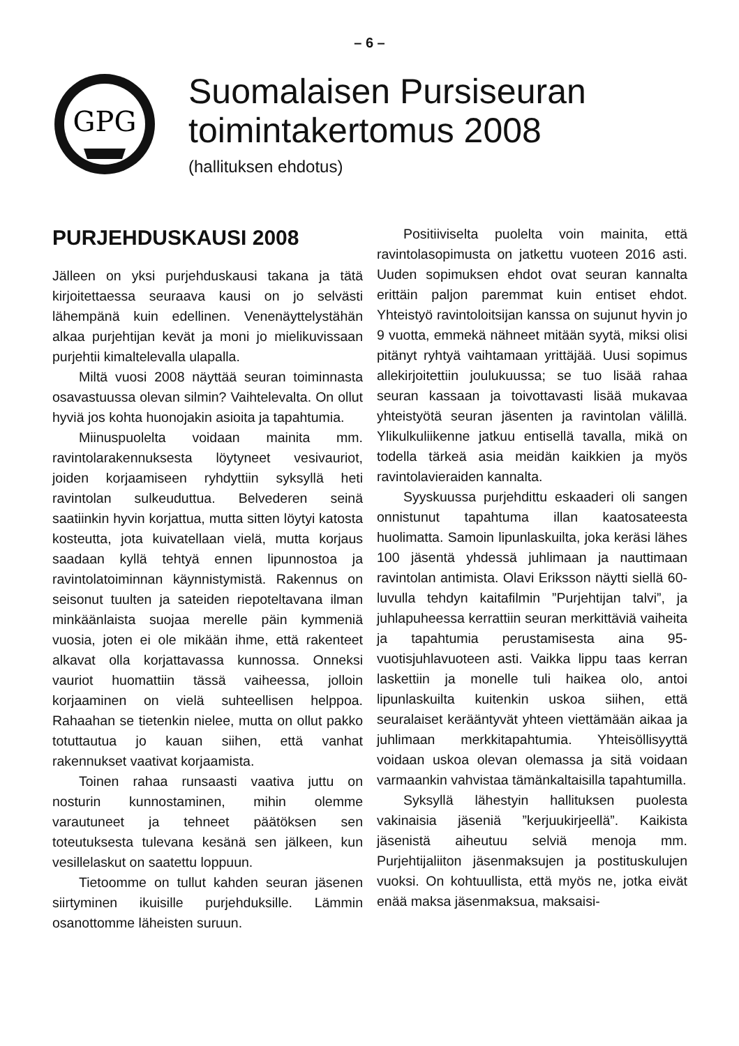– 6 –
GPG
Suomalaisen Pursiseuran toimintakertomus 2008
(hallituksen ehdotus)
PURJEHDUSKAUSI 2008
Jälleen on yksi purjehduskausi takana ja tätä kirjoitettaessa seuraava kausi on jo selvästi lähempänä kuin edellinen. Venenäyttelystähän alkaa purjehtijan kevät ja moni jo mielikuvissaan purjehtii kimaltelevalla ulapalla.
Miltä vuosi 2008 näyttää seuran toiminnasta osavastuussa olevan silmin? Vaihtelevalta. On ollut hyviä jos kohta huonojakin asioita ja tapahtumia.
Miinuspuolelta voidaan mainita mm. ravintolarakennuksesta löytyneet vesivauriot, joiden korjaamiseen ryhdyttiin syksyllä heti ravintolan sulkeuduttua. Belvederen seinä saatiinkin hyvin korjattua, mutta sitten löytyi katosta kosteutta, jota kuivatellaan vielä, mutta korjaus saadaan kyllä tehtyä ennen lipunnostoa ja ravintolatoiminnan käynnistymistä. Rakennus on seisonut tuulten ja sateiden riepoteltavana ilman minkäänlaista suojaa merelle päin kymmeniä vuosia, joten ei ole mikään ihme, että rakenteet alkavat olla korjattavassa kunnossa. Onneksi vauriot huomattiin tässä vaiheessa, jolloin korjaaminen on vielä suhteellisen helppoa. Rahaahan se tietenkin nielee, mutta on ollut pakko totuttautua jo kauan siihen, että vanhat rakennukset vaativat korjaamista.
Toinen rahaa runsaasti vaativa juttu on nosturin kunnostaminen, mihin olemme varautuneet ja tehneet päätöksen sen toteutuksesta tulevana kesänä sen jälkeen, kun vesillelaskut on saatettu loppuun.
Tietoomme on tullut kahden seuran jäsenen siirtyminen ikuisille purjehduksille. Lämmin osanottomme läheisten suruun.
Positiiviselta puolelta voin mainita, että ravintolasopimusta on jatkettu vuoteen 2016 asti. Uuden sopimuksen ehdot ovat seuran kannalta erittäin paljon paremmat kuin entiset ehdot. Yhteistyö ravintoloitsijan kanssa on sujunut hyvin jo 9 vuotta, emmekä nähneet mitään syytä, miksi olisi pitänyt ryhtyä vaihtamaan yrittäjää. Uusi sopimus allekirjoitettiin joulukuussa; se tuo lisää rahaa seuran kassaan ja toivottavasti lisää mukavaa yhteistyötä seuran jäsenten ja ravintolan välillä. Ylikulkuliikenne jatkuu entisellä tavalla, mikä on todella tärkeä asia meidän kaikkien ja myös ravintolavieraiden kannalta.
Syyskuussa purjehdittu eskaaderi oli sangen onnistunut tapahtuma illan kaatosateesta huolimatta. Samoin lipunlaskuilta, joka keräsi lähes 100 jäsentä yhdessä juhlimaan ja nauttimaan ravintolan antimista. Olavi Eriksson näytti siellä 60-luvulla tehdyn kaitafilmin ”Purjehtijan talvi”, ja juhlapuheessa kerrattiin seuran merkittäviä vaiheita ja tapahtumia perustamisesta aina 95-vuotisjuhlavuoteen asti. Vaikka lippu taas kerran laskettiin ja monelle tuli haikea olo, antoi lipunlaskuilta kuitenkin uskoa siihen, että seuralaiset kerääntyvät yhteen viettämään aikaa ja juhlimaan merkkitapahtumia. Yhteisöllisyyttä voidaan uskoa olevan olemassa ja sitä voidaan varmaankin vahvistaa tämänkaltaisilla tapahtumilla.
Syksyllä lähestyin hallituksen puolesta vakinaisia jäseniä ”kerjuukirjeellä”. Kaikista jäsenistä aiheutuu selviä menoja mm. Purjehtijaliiton jäsenmaksujen ja postituskulujen vuoksi. On kohtuullista, että myös ne, jotka eivät enää maksa jäsenmaksua, maksaisi-